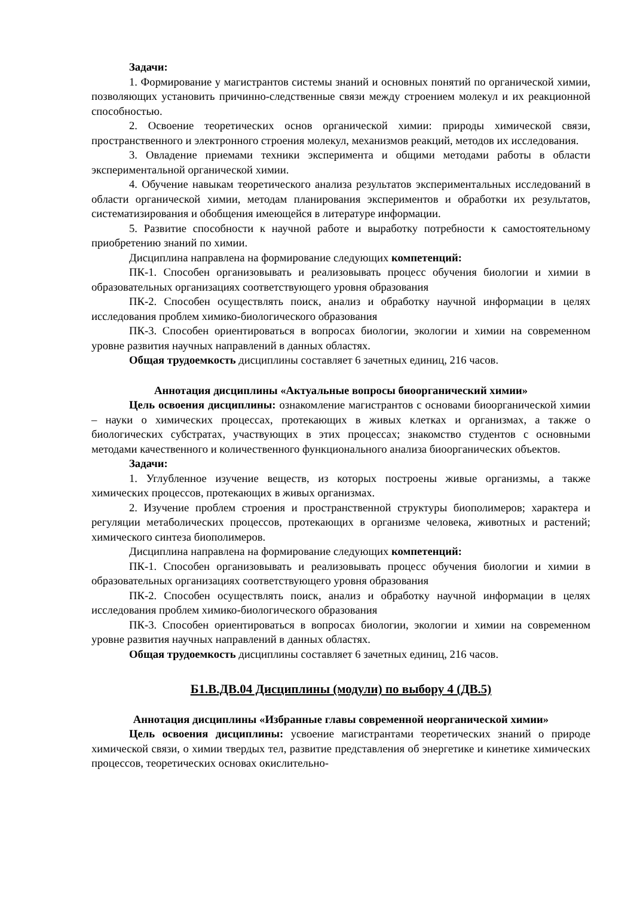Задачи:
1. Формирование у магистрантов системы знаний и основных понятий по органической химии, позволяющих установить причинно-следственные связи между строением молекул и их реакционной способностью.
2. Освоение теоретических основ органической химии: природы химической связи, пространственного и электронного строения молекул, механизмов реакций, методов их исследования.
3. Овладение приемами техники эксперимента и общими методами работы в области экспериментальной органической химии.
4. Обучение навыкам теоретического анализа результатов экспериментальных исследований в области органической химии, методам планирования экспериментов и обработки их результатов, систематизирования и обобщения имеющейся в литературе информации.
5. Развитие способности к научной работе и выработку потребности к самостоятельному приобретению знаний по химии.
Дисциплина направлена на формирование следующих компетенций:
ПК-1. Способен организовывать и реализовывать процесс обучения биологии и химии в образовательных организациях соответствующего уровня образования
ПК-2. Способен осуществлять поиск, анализ и обработку научной информации в целях исследования проблем химико-биологического образования
ПК-3. Способен ориентироваться в вопросах биологии, экологии и химии на современном уровне развития научных направлений в данных областях.
Общая трудоемкость дисциплины составляет 6 зачетных единиц, 216 часов.
Аннотация дисциплины «Актуальные вопросы биоорганический химии»
Цель освоения дисциплины: ознакомление магистрантов с основами биоорганической химии – науки о химических процессах, протекающих в живых клетках и организмах, а также о биологических субстратах, участвующих в этих процессах; знакомство студентов с основными методами качественного и количественного функционального анализа биоорганических объектов.
Задачи:
1. Углубленное изучение веществ, из которых построены живые организмы, а также химических процессов, протекающих в живых организмах.
2. Изучение проблем строения и пространственной структуры биополимеров; характера и регуляции метаболических процессов, протекающих в организме человека, животных и растений; химического синтеза биополимеров.
Дисциплина направлена на формирование следующих компетенций:
ПК-1. Способен организовывать и реализовывать процесс обучения биологии и химии в образовательных организациях соответствующего уровня образования
ПК-2. Способен осуществлять поиск, анализ и обработку научной информации в целях исследования проблем химико-биологического образования
ПК-3. Способен ориентироваться в вопросах биологии, экологии и химии на современном уровне развития научных направлений в данных областях.
Общая трудоемкость дисциплины составляет 6 зачетных единиц, 216 часов.
Б1.В.ДВ.04 Дисциплины (модули) по выбору 4 (ДВ.5)
Аннотация дисциплины «Избранные главы современной неорганической химии»
Цель освоения дисциплины: усвоение магистрантами теоретических знаний о природе химической связи, о химии твердых тел, развитие представления об энергетике и кинетике химических процессов, теоретических основах окислительно-